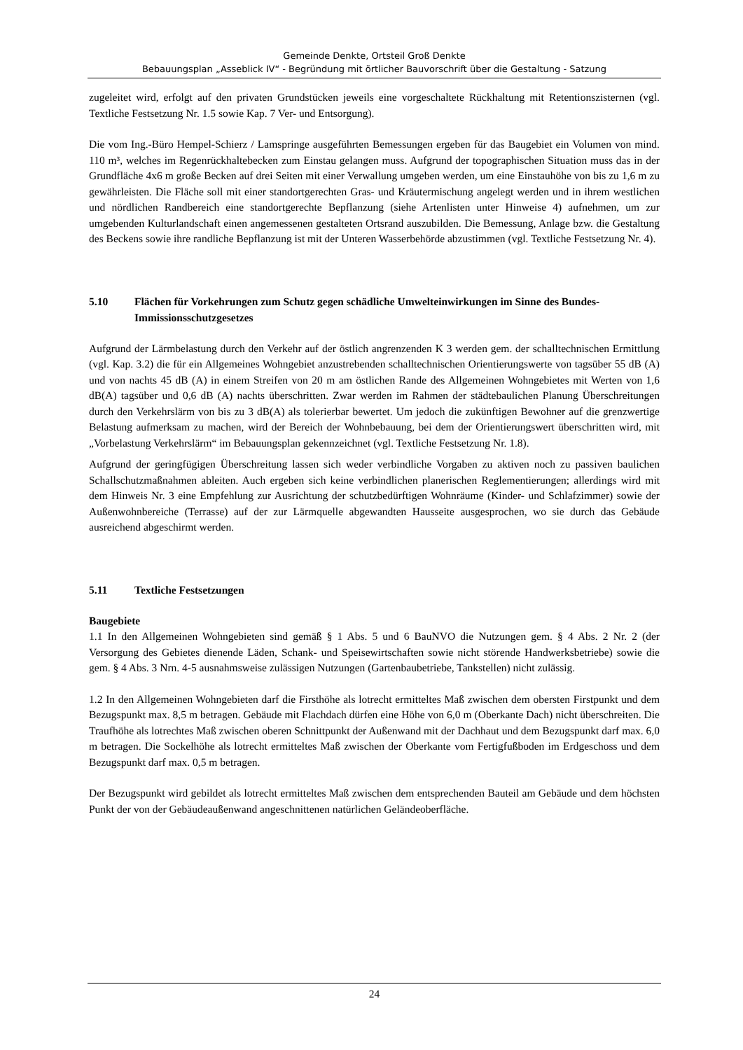Gemeinde Denkte, Ortsteil Groß Denkte
Bebauungsplan „Asseblick IV“ - Begründung mit örtlicher Bauvorschrift über die Gestaltung - Satzung
zugeleitet wird, erfolgt auf den privaten Grundstücken jeweils eine vorgeschaltete Rückhaltung mit Retentionszisternen (vgl. Textliche Festsetzung Nr. 1.5 sowie Kap. 7 Ver- und Entsorgung).
Die vom Ing.-Büro Hempel-Schierz / Lamspringe ausgeführten Bemessungen ergeben für das Baugebiet ein Volumen von mind. 110 m³, welches im Regenrückhaltebecken zum Einstau gelangen muss. Aufgrund der topographischen Situation muss das in der Grundfläche 4x6 m große Becken auf drei Seiten mit einer Verwallung umgeben werden, um eine Einstauhöhe von bis zu 1,6 m zu gewährleisten. Die Fläche soll mit einer standortgerechten Gras- und Kräutermischung angelegt werden und in ihrem westlichen und nördlichen Randbereich eine standortgerechte Bepflanzung (siehe Artenlisten unter Hinweise 4) aufnehmen, um zur umgebenden Kulturlandschaft einen angemessenen gestalteten Ortsrand auszubilden. Die Bemessung, Anlage bzw. die Gestaltung des Beckens sowie ihre randliche Bepflanzung ist mit der Unteren Wasserbehörde abzustimmen (vgl. Textliche Festsetzung Nr. 4).
5.10 Flächen für Vorkehrungen zum Schutz gegen schädliche Umwelteinwirkungen im Sinne des Bundes-Immissionsschutzgesetzes
Aufgrund der Lärmbelastung durch den Verkehr auf der östlich angrenzenden K 3 werden gem. der schalltechnischen Ermittlung (vgl. Kap. 3.2) die für ein Allgemeines Wohngebiet anzustrebenden schalltechnischen Orientierungswerte von tagsüber 55 dB (A) und von nachts 45 dB (A) in einem Streifen von 20 m am östlichen Rande des Allgemeinen Wohngebietes mit Werten von 1,6 dB(A) tagsüber und 0,6 dB (A) nachts überschritten. Zwar werden im Rahmen der städtebaulichen Planung Überschreitungen durch den Verkehrslärm von bis zu 3 dB(A) als tolerierbar bewertet. Um jedoch die zukünftigen Bewohner auf die grenzwertige Belastung aufmerksam zu machen, wird der Bereich der Wohnbebauung, bei dem der Orientierungswert überschritten wird, mit „Vorbelastung Verkehrslärm“ im Bebauungsplan gekennzeichnet (vgl. Textliche Festsetzung Nr. 1.8).
Aufgrund der geringfügigen Überschreitung lassen sich weder verbindliche Vorgaben zu aktiven noch zu passiven baulichen Schallschutzmaßnahmen ableiten. Auch ergeben sich keine verbindlichen planerischen Reglementierungen; allerdings wird mit dem Hinweis Nr. 3 eine Empfehlung zur Ausrichtung der schutzbedürftigen Wohnräume (Kinder- und Schlafzimmer) sowie der Außenwohnbereiche (Terrasse) auf der zur Lärmquelle abgewandten Hausseite ausgesprochen, wo sie durch das Gebäude ausreichend abgeschirmt werden.
5.11 Textliche Festsetzungen
Baugebiete
1.1 In den Allgemeinen Wohngebieten sind gemäß § 1 Abs. 5 und 6 BauNVO die Nutzungen gem. § 4 Abs. 2 Nr. 2 (der Versorgung des Gebietes dienende Läden, Schank- und Speisewirtschaften sowie nicht störende Handwerksbetriebe) sowie die gem. § 4 Abs. 3 Nrn. 4-5 ausnahmsweise zulässigen Nutzungen (Gartenbaubetriebe, Tankstellen) nicht zulässig.
1.2 In den Allgemeinen Wohngebieten darf die Firsthöhe als lotrecht ermitteltes Maß zwischen dem obersten Firstpunkt und dem Bezugspunkt max. 8,5 m betragen. Gebäude mit Flachdach dürfen eine Höhe von 6,0 m (Oberkante Dach) nicht überschreiten. Die Traufhöhe als lotrechtes Maß zwischen oberen Schnittpunkt der Außenwand mit der Dachhaut und dem Bezugspunkt darf max. 6,0 m betragen. Die Sockelhöhe als lotrecht ermitteltes Maß zwischen der Oberkante vom Fertigfußboden im Erdgeschoss und dem Bezugspunkt darf max. 0,5 m betragen.
Der Bezugspunkt wird gebildet als lotrecht ermitteltes Maß zwischen dem entsprechenden Bauteil am Gebäude und dem höchsten Punkt der von der Gebäudeaußenwand angeschnittenen natürlichen Geländeoberfläche.
24